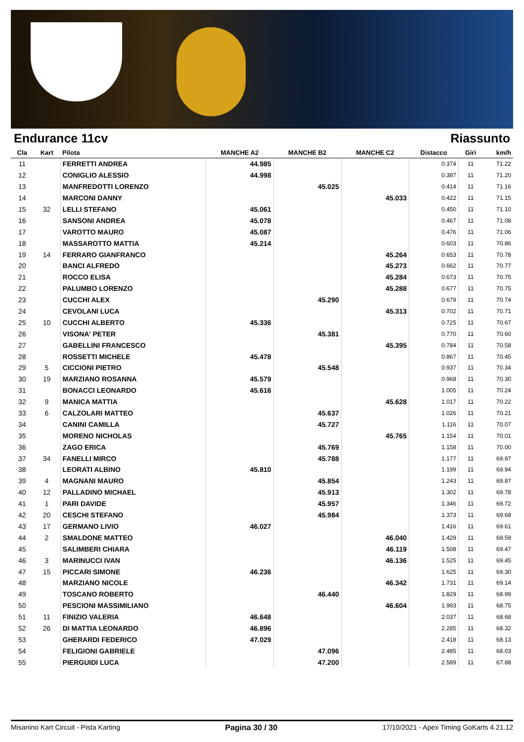Endurance 11cv Riassunto
| Cla | Kart | Pilota | MANCHE A2 | MANCHE B2 | MANCHE C2 | Distacco | Giri | km/h |
| --- | --- | --- | --- | --- | --- | --- | --- | --- |
| 11 | | FERRETTI ANDREA | 44.985 | | | 0.374 | 11 | 71.22 |
| 12 | | CONIGLIO ALESSIO | 44.998 | | | 0.387 | 11 | 71.20 |
| 13 | | MANFREDOTTI LORENZO | | 45.025 | | 0.414 | 11 | 71.16 |
| 14 | | MARCONI DANNY | | | 45.033 | 0.422 | 11 | 71.15 |
| 15 | 32 | LELLI STEFANO | 45.061 | | | 0.450 | 11 | 71.10 |
| 16 | | SANSONI ANDREA | 45.078 | | | 0.467 | 11 | 71.08 |
| 17 | | VAROTTO MAURO | 45.087 | | | 0.476 | 11 | 71.06 |
| 18 | | MASSAROTTO MATTIA | 45.214 | | | 0.603 | 11 | 70.86 |
| 19 | 14 | FERRARO GIANFRANCO | | | 45.264 | 0.653 | 11 | 70.78 |
| 20 | | BANCI ALFREDO | | | 45.273 | 0.662 | 11 | 70.77 |
| 21 | | ROCCO ELISA | | | 45.284 | 0.673 | 11 | 70.75 |
| 22 | | PALUMBO LORENZO | | | 45.288 | 0.677 | 11 | 70.75 |
| 23 | | CUCCHI ALEX | | 45.290 | | 0.679 | 11 | 70.74 |
| 24 | | CEVOLANI LUCA | | | 45.313 | 0.702 | 11 | 70.71 |
| 25 | 10 | CUCCHI ALBERTO | 45.336 | | | 0.725 | 11 | 70.67 |
| 26 | | VISONA' PETER | | 45.381 | | 0.770 | 11 | 70.60 |
| 27 | | GABELLINI FRANCESCO | | | 45.395 | 0.784 | 11 | 70.58 |
| 28 | | ROSSETTI MICHELE | 45.478 | | | 0.867 | 11 | 70.45 |
| 29 | 5 | CICCIONI PIETRO | | 45.548 | | 0.937 | 11 | 70.34 |
| 30 | 19 | MARZIANO ROSANNA | 45.579 | | | 0.968 | 11 | 70.30 |
| 31 | | BONACCI LEONARDO | 45.616 | | | 1.005 | 11 | 70.24 |
| 32 | 9 | MANICA MATTIA | | | 45.628 | 1.017 | 11 | 70.22 |
| 33 | 6 | CALZOLARI MATTEO | | 45.637 | | 1.026 | 11 | 70.21 |
| 34 | | CANINI CAMILLA | | 45.727 | | 1.116 | 11 | 70.07 |
| 35 | | MORENO NICHOLAS | | | 45.765 | 1.154 | 11 | 70.01 |
| 36 | | ZAGO ERICA | | 45.769 | | 1.158 | 11 | 70.00 |
| 37 | 34 | FANELLI MIRCO | | 45.788 | | 1.177 | 11 | 69.97 |
| 38 | | LEORATI ALBINO | 45.810 | | | 1.199 | 11 | 69.94 |
| 39 | 4 | MAGNANI MAURO | | 45.854 | | 1.243 | 11 | 69.87 |
| 40 | 12 | PALLADINO MICHAEL | | 45.913 | | 1.302 | 11 | 69.78 |
| 41 | 1 | PARI DAVIDE | | 45.957 | | 1.346 | 11 | 69.72 |
| 42 | 20 | CESCHI STEFANO | | 45.984 | | 1.373 | 11 | 69.68 |
| 43 | 17 | GERMANO LIVIO | 46.027 | | | 1.416 | 11 | 69.61 |
| 44 | 2 | SMALDONE MATTEO | | | 46.040 | 1.429 | 11 | 69.59 |
| 45 | | SALIMBERI CHIARA | | | 46.119 | 1.508 | 11 | 69.47 |
| 46 | 3 | MARINUCCI IVAN | | | 46.136 | 1.525 | 11 | 69.45 |
| 47 | 15 | PICCARI SIMONE | 46.236 | | | 1.625 | 11 | 69.30 |
| 48 | | MARZIANO NICOLE | | | 46.342 | 1.731 | 11 | 69.14 |
| 49 | | TOSCANO ROBERTO | | 46.440 | | 1.829 | 11 | 68.99 |
| 50 | | PESCIONI MASSIMILIANO | | | 46.604 | 1.993 | 11 | 68.75 |
| 51 | 11 | FINIZIO VALERIA | 46.648 | | | 2.037 | 11 | 68.68 |
| 52 | 26 | DI MATTIA LEONARDO | 46.896 | | | 2.285 | 11 | 68.32 |
| 53 | | GHERARDI FEDERICO | 47.029 | | | 2.418 | 11 | 68.13 |
| 54 | | FELIGIONI GABRIELE | | 47.096 | | 2.485 | 11 | 68.03 |
| 55 | | PIERGUIDI LUCA | | 47.200 | | 2.589 | 11 | 67.88 |
Misanino Kart Circuit - Pista Karting Pagina 30 / 30 17/10/2021 - Apex Timing GoKarts 4.21.12